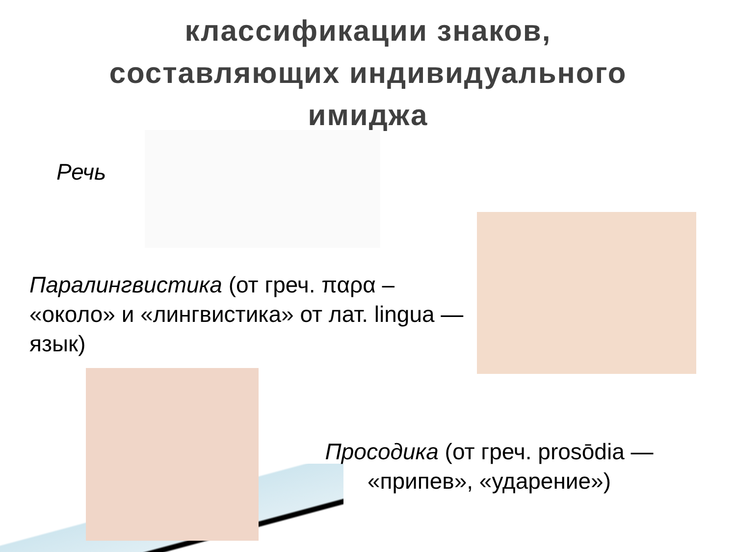классификации знаков,
составляющих индивидуального
имиджа
Речь
Паралингвистика (от греч. παρα – «около» и «лингвистика» от лат. lingua — язык)
Просодика (от греч. prosōdia — «припев», «ударение»)